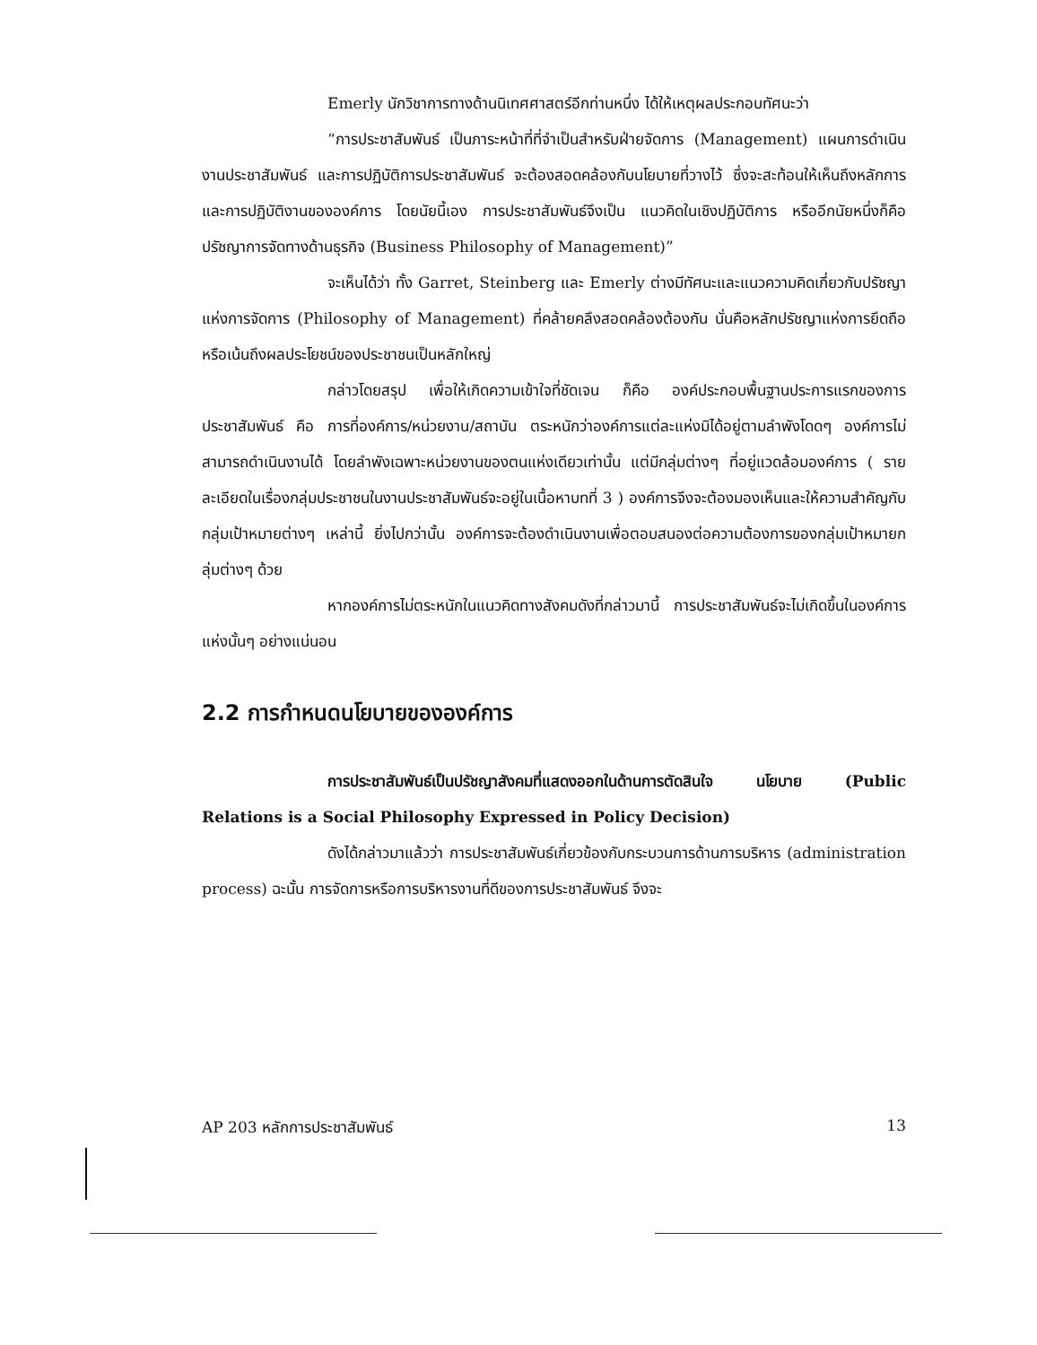Emerly นักวิชาการทางด้านนิเทศศาสตร์อีกท่านหนึ่ง ได้ให้เหตุผลประกอบทัศนะว่า
“การประชาสัมพันธ์ เป็นภาระหน้าที่ที่จำเป็นสำหรับฝ่ายจัดการ (Management) แผนการดำเนินงานประชาสัมพันธ์ และการปฏิบัติการประชาสัมพันธ์ จะต้องสอดคล้องกับนโยบายที่วางไว้ ซึ่งจะสะท้อนให้เห็นถึงหลักการและการปฏิบัติงานขององค์การ โดยนัยนี้เอง การประชาสัมพันธ์จึงเป็น แนวคิดในเชิงปฏิบัติการ หรืออีกนัยหนึ่งก็คือ ปรัชญาการจัดทางด้านธุรกิจ (Business Philosophy of Management)”
จะเห็นได้ว่า ทั้ง Garret, Steinberg และ Emerly ต่างมีทัศนะและแนวความคิดเกี่ยวกับปรัชญาแห่งการจัดการ (Philosophy of Management) ที่คล้ายคลึงสอดคล้องต้องกัน นั่นคือหลักปรัชญาแห่งการยึดถือหรือเน้นถึงผลประโยชน์ของประชาชนเป็นหลักใหญ่
กล่าวโดยสรุป เพื่อให้เกิดความเข้าใจที่ชัดเจน ก็คือ องค์ประกอบพื้นฐานประการแรกของการประชาสัมพันธ์ คือ การที่องค์การ/หน่วยงาน/สถาบัน ตระหนักว่าองค์การแต่ละแห่งมิได้อยู่ตามลำพังโดดๆ องค์การไม่สามารถดำเนินงานได้ โดยลำพังเฉพาะหน่วยงานของตนแห่งเดียวเท่านั้น แต่มีกลุ่มต่างๆ ที่อยู่แวดล้อมองค์การ ( รายละเอียดในเรื่องกลุ่มประชาชนในงานประชาสัมพันธ์จะอยู่ในเนื้อหาบทที่ 3 ) องค์การจึงจะต้องมองเห็นและให้ความสำคัญกับกลุ่มเป้าหมายต่างๆ เหล่านี้ ยิ่งไปกว่านั้น องค์การจะต้องดำเนินงานเพื่อตอบสนองต่อความต้องการของกลุ่มเป้าหมายกลุ่มต่างๆ ด้วย
หากองค์การไม่ตระหนักในแนวคิดทางสังคมดังที่กล่าวมานี้ การประชาสัมพันธ์จะไม่เกิดขึ้นในองค์การแห่งนั้นๆ อย่างแน่นอน
2.2 การกำหนดนโยบายขององค์การ
การประชาสัมพันธ์เป็นปรัชญาสังคมที่แสดงออกในด้านการตัดสินใจ นโยบาย (Public Relations is a Social Philosophy Expressed in Policy Decision)
ดังได้กล่าวมาแล้วว่า การประชาสัมพันธ์เกี่ยวข้องกับกระบวนการด้านการบริหาร (administration process) ฉะนั้น การจัดการหรือการบริหารงานที่ดีของการประชาสัมพันธ์ จึงจะ
AP 203 หลักการประชาสัมพันธ์ 13